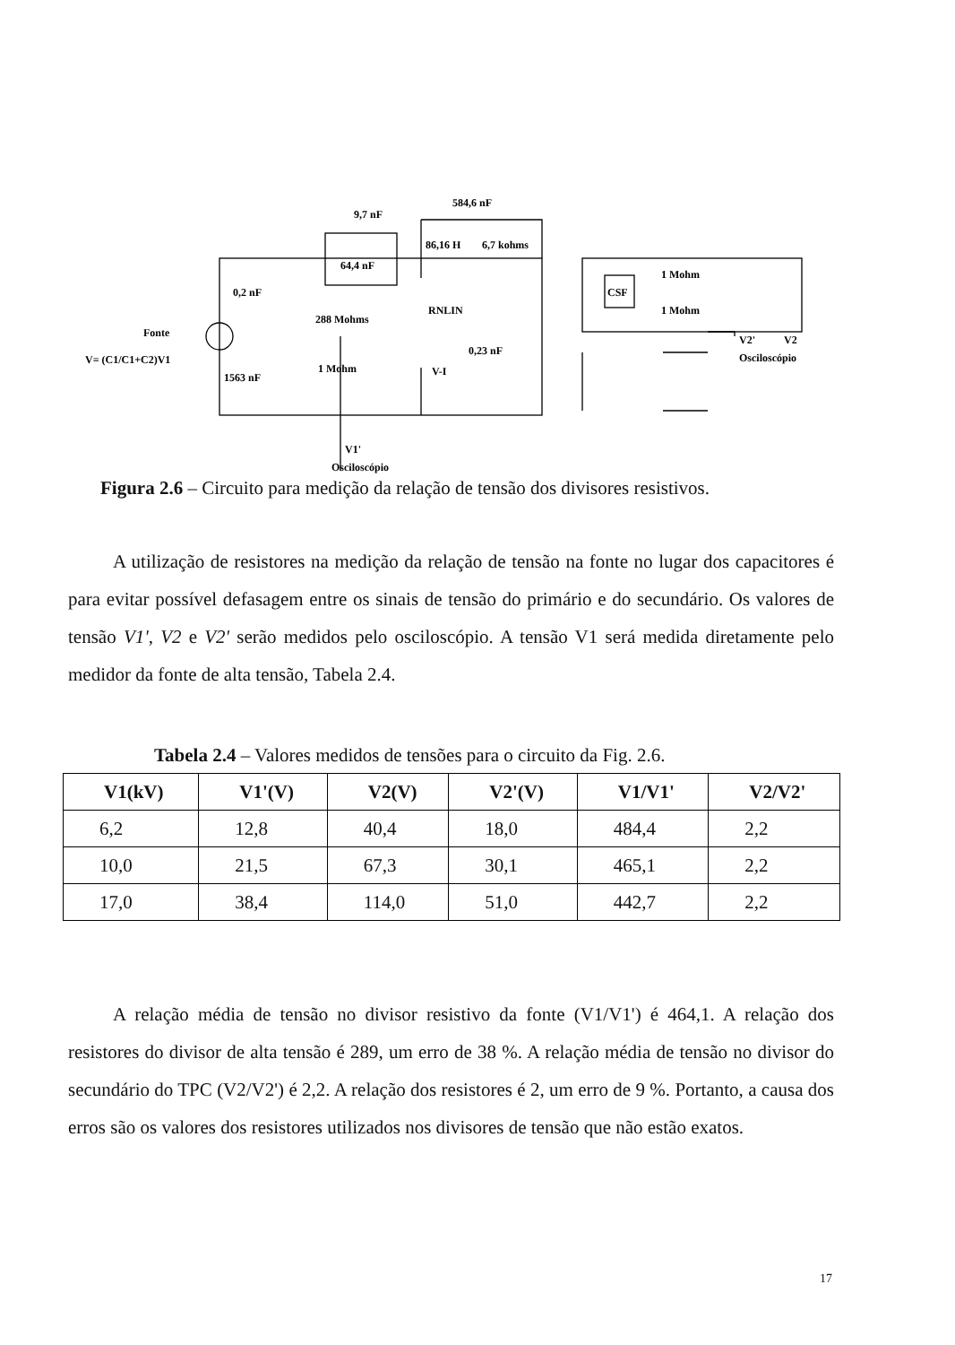Fonte
V= (C1/C1+C2)V1
0,2 nF
1563 nF
288 Mohms
1 Mohm
9,7 nF
64,4 nF
584,6 nF
86,16 H
6,7 kohms
RNLIN
V-I
0,23 nF
CSF
1 Mohm
1 Mohm
V2'
V2
Osciloscópio
V1'
Osciloscópio
Figura 2.6 – Circuito para medição da relação de tensão dos divisores resistivos.
A utilização de resistores na medição da relação de tensão na fonte no lugar dos capacitores é para evitar possível defasagem entre os sinais de tensão do primário e do secundário. Os valores de tensão V1', V2 e V2' serão medidos pelo osciloscópio. A tensão V1 será medida diretamente pelo medidor da fonte de alta tensão, Tabela 2.4.
Tabela 2.4 – Valores medidos de tensões para o circuito da Fig. 2.6.
| V1(kV) | V1'(V) | V2(V) | V2'(V) | V1/V1' | V2/V2' |
| --- | --- | --- | --- | --- | --- |
| 6,2 | 12,8 | 40,4 | 18,0 | 484,4 | 2,2 |
| 10,0 | 21,5 | 67,3 | 30,1 | 465,1 | 2,2 |
| 17,0 | 38,4 | 114,0 | 51,0 | 442,7 | 2,2 |
A relação média de tensão no divisor resistivo da fonte (V1/V1') é 464,1. A relação dos resistores do divisor de alta tensão é 289, um erro de 38 %. A relação média de tensão no divisor do secundário do TPC (V2/V2') é 2,2. A relação dos resistores é 2, um erro de 9 %. Portanto, a causa dos erros são os valores dos resistores utilizados nos divisores de tensão que não estão exatos.
17